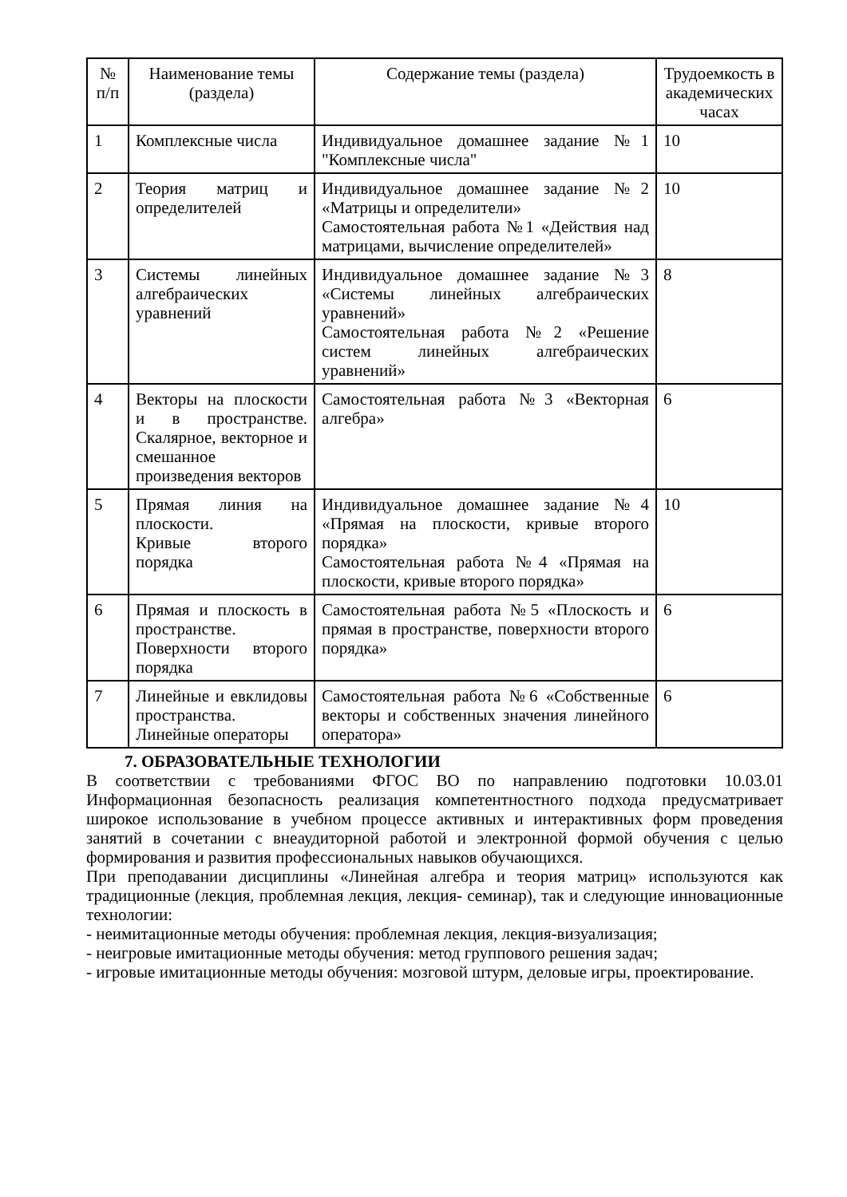| № п/п | Наименование темы (раздела) | Содержание темы (раздела) | Трудоемкость в академических часах |
| --- | --- | --- | --- |
| 1 | Комплексные числа | Индивидуальное домашнее задание №1 "Комплексные числа" | 10 |
| 2 | Теория матриц и определителей | Индивидуальное домашнее задание №2 «Матрицы и определители» Самостоятельная работа №1 «Действия над матрицами, вычисление определителей» | 10 |
| 3 | Системы линейных алгебраических уравнений | Индивидуальное домашнее задание №3 «Системы линейных алгебраических уравнений» Самостоятельная работа №2 «Решение систем линейных алгебраических уравнений» | 8 |
| 4 | Векторы на плоскости и в пространстве. Скалярное, векторное и смешанное произведения векторов | Самостоятельная работа №3 «Векторная алгебра» | 6 |
| 5 | Прямая линия на плоскости. Кривые второго порядка | Индивидуальное домашнее задание №4 «Прямая на плоскости, кривые второго порядка» Самостоятельная работа №4 «Прямая на плоскости, кривые второго порядка» | 10 |
| 6 | Прямая и плоскость в пространстве. Поверхности второго порядка | Самостоятельная работа №5 «Плоскость и прямая в пространстве, поверхности второго порядка» | 6 |
| 7 | Линейные и евклидовы пространства. Линейные операторы | Самостоятельная работа №6 «Собственные векторы и собственных значения линейного оператора» | 6 |
7. ОБРАЗОВАТЕЛЬНЫЕ ТЕХНОЛОГИИ
В соответствии с требованиями ФГОС ВО по направлению подготовки 10.03.01 Информационная безопасность реализация компетентностного подхода предусматривает широкое использование в учебном процессе активных и интерактивных форм проведения занятий в сочетании с внеаудиторной работой и электронной формой обучения с целью формирования и развития профессиональных навыков обучающихся.
При преподавании дисциплины «Линейная алгебра и теория матриц» используются как традиционные (лекция, проблемная лекция, лекция- семинар), так и следующие инновационные технологии:
- неимитационные методы обучения: проблемная лекция, лекция-визуализация;
- неигровые имитационные методы обучения: метод группового решения задач;
- игровые имитационные методы обучения: мозговой штурм, деловые игры, проектирование.